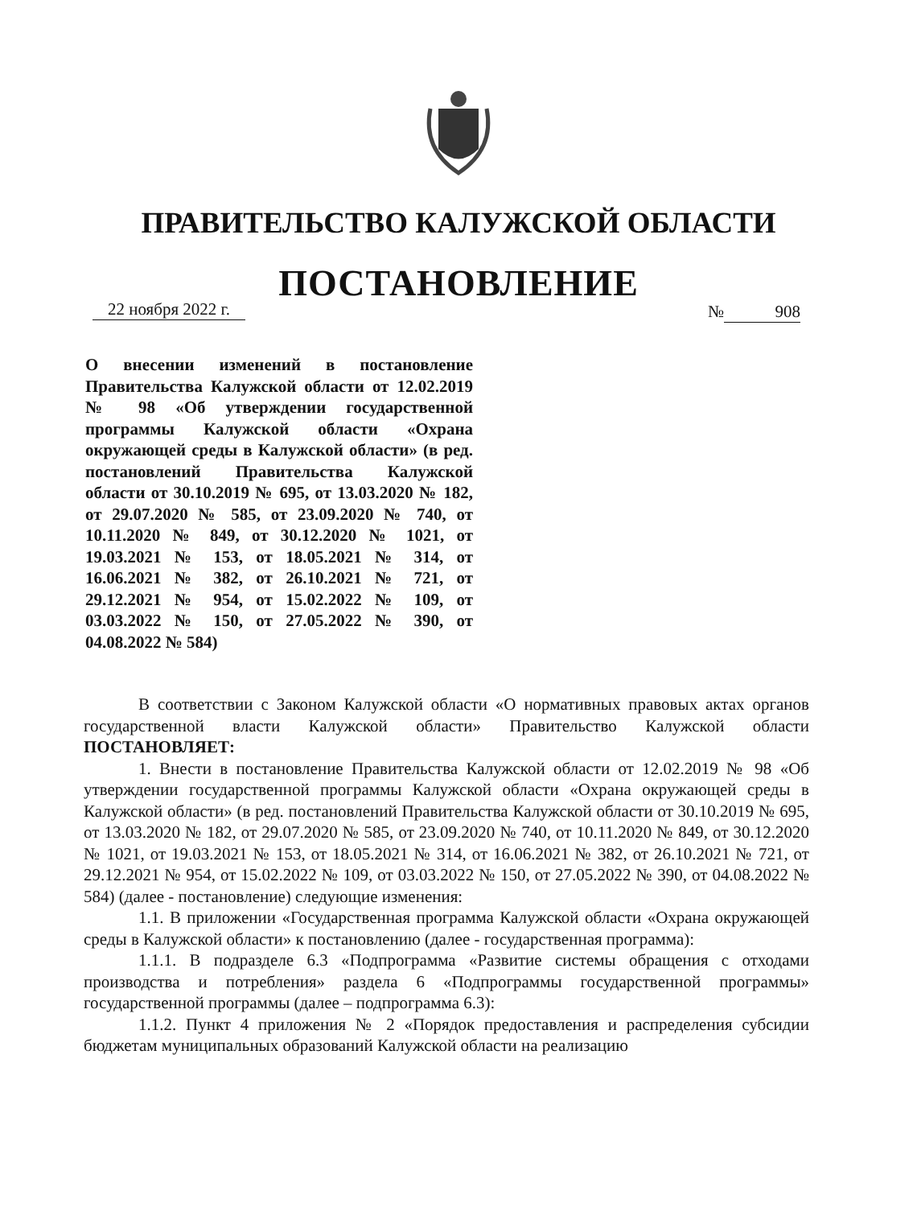ПРАВИТЕЛЬСТВО КАЛУЖСКОЙ ОБЛАСТИ
ПОСТАНОВЛЕНИЕ
22 ноября 2022 г.
№ 908
О внесении изменений в постановление Правительства Калужской области от 12.02.2019 № 98 «Об утверждении государственной программы Калужской области «Охрана окружающей среды в Калужской области» (в ред. постановлений Правительства Калужской области от 30.10.2019 № 695, от 13.03.2020 № 182, от 29.07.2020 № 585, от 23.09.2020 № 740, от 10.11.2020 № 849, от 30.12.2020 № 1021, от 19.03.2021 № 153, от 18.05.2021 № 314, от 16.06.2021 № 382, от 26.10.2021 № 721, от 29.12.2021 № 954, от 15.02.2022 № 109, от 03.03.2022 № 150, от 27.05.2022 № 390, от 04.08.2022 № 584)
В соответствии с Законом Калужской области «О нормативных правовых актах органов государственной власти Калужской области» Правительство Калужской области ПОСТАНОВЛЯЕТ:
1. Внести в постановление Правительства Калужской области от 12.02.2019 № 98 «Об утверждении государственной программы Калужской области «Охрана окружающей среды в Калужской области» (в ред. постановлений Правительства Калужской области от 30.10.2019 № 695, от 13.03.2020 № 182, от 29.07.2020 № 585, от 23.09.2020 № 740, от 10.11.2020 № 849, от 30.12.2020 № 1021, от 19.03.2021 № 153, от 18.05.2021 № 314, от 16.06.2021 № 382, от 26.10.2021 № 721, от 29.12.2021 № 954, от 15.02.2022 № 109, от 03.03.2022 № 150, от 27.05.2022 № 390, от 04.08.2022 № 584) (далее - постановление) следующие изменения:
1.1. В приложении «Государственная программа Калужской области «Охрана окружающей среды в Калужской области» к постановлению (далее - государственная программа):
1.1.1. В подразделе 6.3 «Подпрограмма «Развитие системы обращения с отходами производства и потребления» раздела 6 «Подпрограммы государственной программы» государственной программы (далее – подпрограмма 6.3):
1.1.2. Пункт 4 приложения № 2 «Порядок предоставления и распределения субсидии бюджетам муниципальных образований Калужской области на реализацию